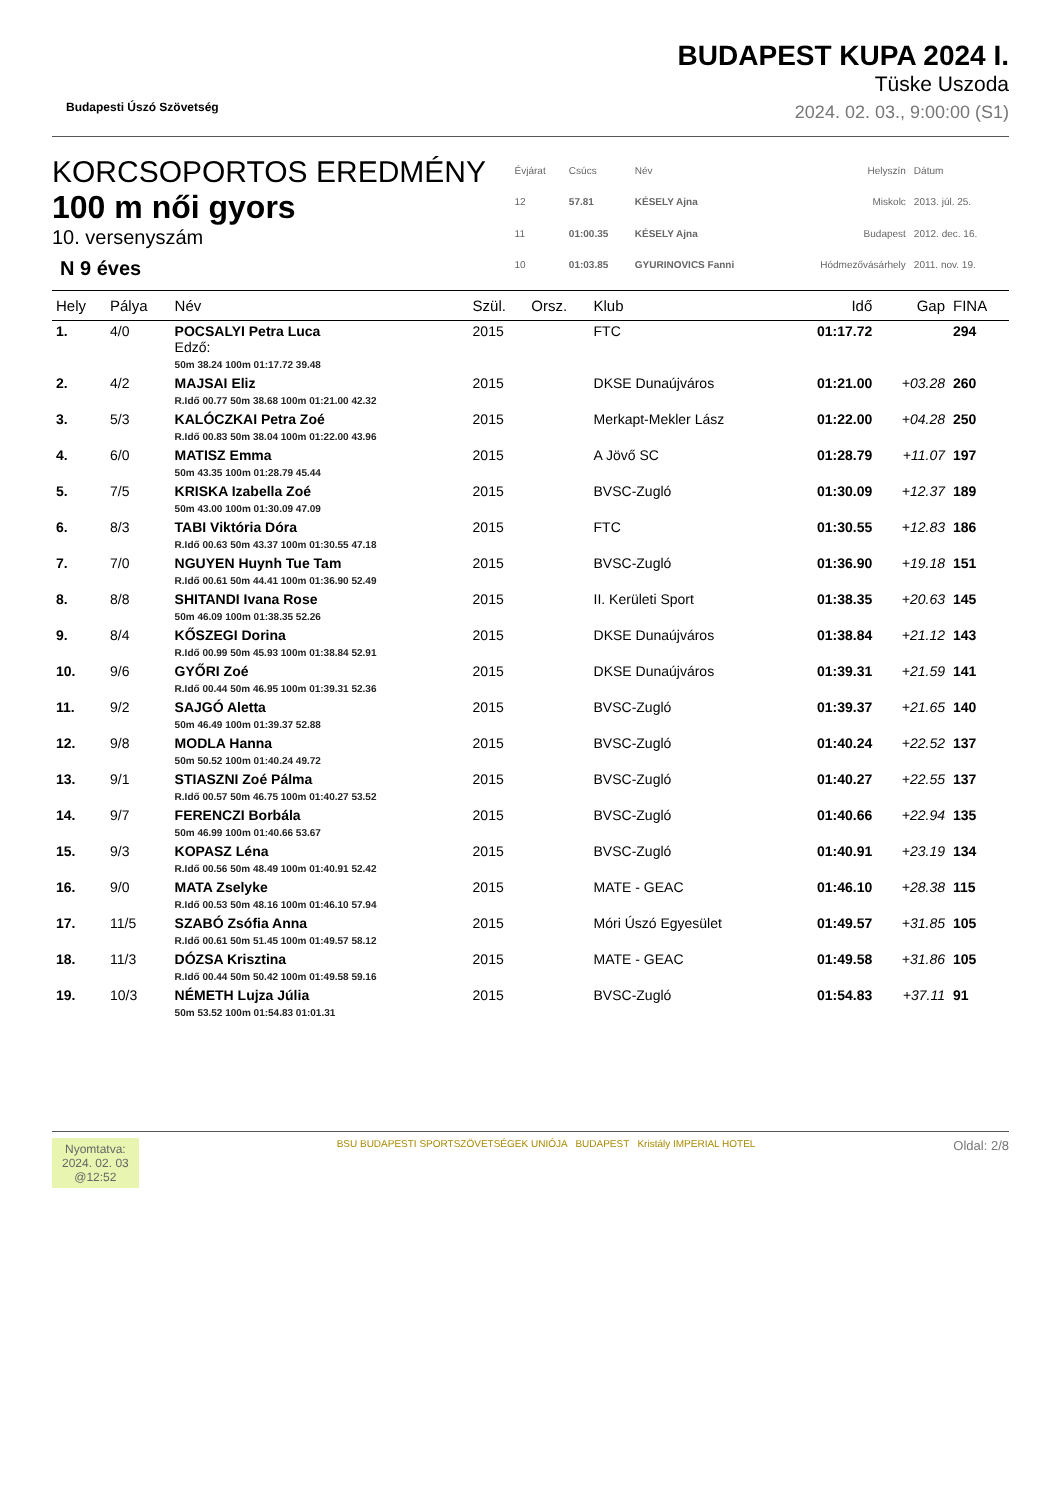Budapesti Úszó Szövetség
BUDAPEST KUPA 2024 I.
Tüske Uszoda
2024. 02. 03., 9:00:00 (S1)
KORCSOPORTOS EREDMÉNY
100 m női gyors
10. versenyszám
N 9 éves
| Évjárat | Csúcs | Név | Helyszín | Dátum |
| 12 | 57.81 | KÉSELY Ajna | Miskolc | 2013. júl. 25. |
| 11 | 01:00.35 | KÉSELY Ajna | Budapest | 2012. dec. 16. |
| 10 | 01:03.85 | GYURINOVICS Fanni | Hódmezővásárhely | 2011. nov. 19. |
| Hely | Pálya | Név | Szül. | Orsz. | Klub | Idő | Gap | FINA |
| --- | --- | --- | --- | --- | --- | --- | --- | --- |
| 1. | 4/0 | POCSALYI Petra Luca Edző: 50m 38.24 100m 01:17.72 39.48 | 2015 | | FTC | 01:17.72 | | 294 |
| 2. | 4/2 | MAJSAI Eliz R.Idő 00.77 50m 38.68 100m 01:21.00 42.32 | 2015 | | DKSE Dunaújváros | 01:21.00 | +03.28 | 260 |
| 3. | 5/3 | KALÓCZKAI Petra Zoé R.Idő 00.83 50m 38.04 100m 01:22.00 43.96 | 2015 | | Merkapt-Mekler Lász | 01:22.00 | +04.28 | 250 |
| 4. | 6/0 | MATISZ Emma 50m 43.35 100m 01:28.79 45.44 | 2015 | | A Jövő SC | 01:28.79 | +11.07 | 197 |
| 5. | 7/5 | KRISKA Izabella Zoé 50m 43.00 100m 01:30.09 47.09 | 2015 | | BVSC-Zugló | 01:30.09 | +12.37 | 189 |
| 6. | 8/3 | TABI Viktória Dóra R.Idő 00.63 50m 43.37 100m 01:30.55 47.18 | 2015 | | FTC | 01:30.55 | +12.83 | 186 |
| 7. | 7/0 | NGUYEN Huynh Tue Tam R.Idő 00.61 50m 44.41 100m 01:36.90 52.49 | 2015 | | BVSC-Zugló | 01:36.90 | +19.18 | 151 |
| 8. | 8/8 | SHITANDI Ivana Rose 50m 46.09 100m 01:38.35 52.26 | 2015 | | II. Kerületi Sport | 01:38.35 | +20.63 | 145 |
| 9. | 8/4 | KŐSZEGI Dorina R.Idő 00.99 50m 45.93 100m 01:38.84 52.91 | 2015 | | DKSE Dunaújváros | 01:38.84 | +21.12 | 143 |
| 10. | 9/6 | GYŐRI Zoé R.Idő 00.44 50m 46.95 100m 01:39.31 52.36 | 2015 | | DKSE Dunaújváros | 01:39.31 | +21.59 | 141 |
| 11. | 9/2 | SAJGÓ Aletta 50m 46.49 100m 01:39.37 52.88 | 2015 | | BVSC-Zugló | 01:39.37 | +21.65 | 140 |
| 12. | 9/8 | MODLA Hanna 50m 50.52 100m 01:40.24 49.72 | 2015 | | BVSC-Zugló | 01:40.24 | +22.52 | 137 |
| 13. | 9/1 | STIASZNI Zoé Pálma R.Idő 00.57 50m 46.75 100m 01:40.27 53.52 | 2015 | | BVSC-Zugló | 01:40.27 | +22.55 | 137 |
| 14. | 9/7 | FERENCZI Borbála 50m 46.99 100m 01:40.66 53.67 | 2015 | | BVSC-Zugló | 01:40.66 | +22.94 | 135 |
| 15. | 9/3 | KOPASZ Léna R.Idő 00.56 50m 48.49 100m 01:40.91 52.42 | 2015 | | BVSC-Zugló | 01:40.91 | +23.19 | 134 |
| 16. | 9/0 | MATA Zselyke R.Idő 00.53 50m 48.16 100m 01:46.10 57.94 | 2015 | | MATE - GEAC | 01:46.10 | +28.38 | 115 |
| 17. | 11/5 | SZABÓ Zsófia Anna R.Idő 00.61 50m 51.45 100m 01:49.57 58.12 | 2015 | | Móri Úszó Egyesület | 01:49.57 | +31.85 | 105 |
| 18. | 11/3 | DÓZSA Krisztina R.Idő 00.44 50m 50.42 100m 01:49.58 59.16 | 2015 | | MATE - GEAC | 01:49.58 | +31.86 | 105 |
| 19. | 10/3 | NÉMETH Lujza Júlia 50m 53.52 100m 01:54.83 01:01.31 | 2015 | | BVSC-Zugló | 01:54.83 | +37.11 | 91 |
Nyomtatva:
2024. 02. 03
@12:52
BSU BUDAPESTI SPORTSZÖVETSÉGEK UNIÓJA BUDAPEST Kristály IMPERIAL HOTEL
Oldal: 2/8